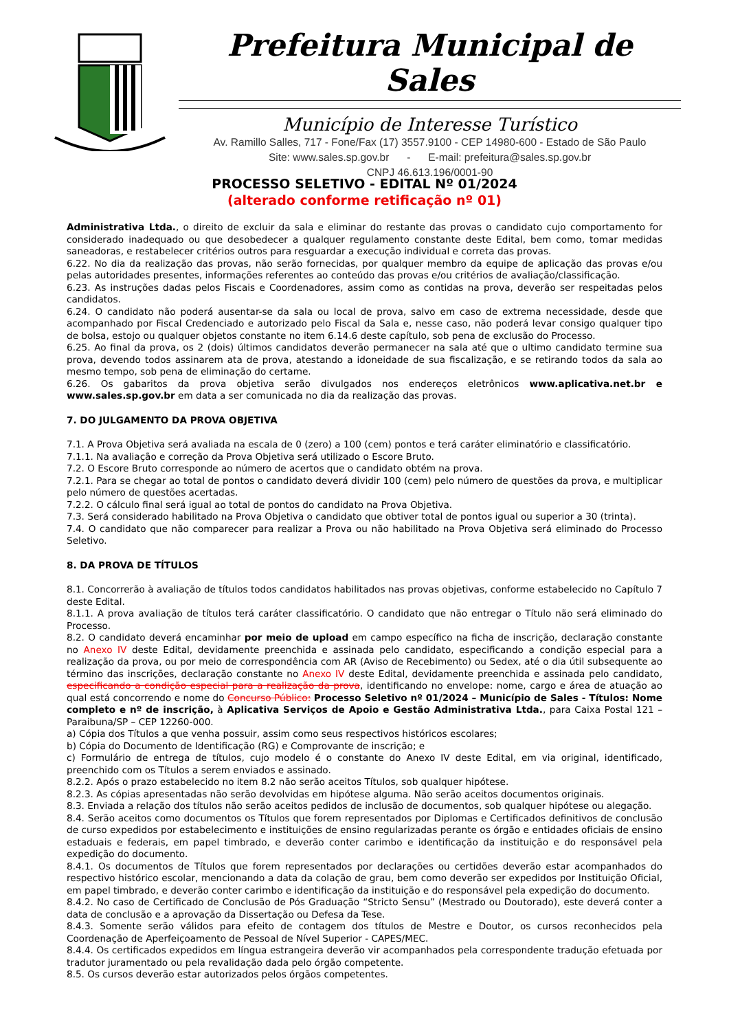Prefeitura Municipal de Sales
Município de Interesse Turístico
Av. Ramillo Salles, 717 - Fone/Fax (17) 3557.9100 - CEP 14980-600 - Estado de São Paulo
Site: www.sales.sp.gov.br - E-mail: prefeitura@sales.sp.gov.br
CNPJ 46.613.196/0001-90
PROCESSO SELETIVO - EDITAL Nº 01/2024
(alterado conforme retificação nº 01)
Administrativa Ltda., o direito de excluir da sala e eliminar do restante das provas o candidato cujo comportamento for considerado inadequado ou que desobedecer a qualquer regulamento constante deste Edital, bem como, tomar medidas saneadoras, e restabelecer critérios outros para resguardar a execução individual e correta das provas.
6.22. No dia da realização das provas, não serão fornecidas, por qualquer membro da equipe de aplicação das provas e/ou pelas autoridades presentes, informações referentes ao conteúdo das provas e/ou critérios de avaliação/classificação.
6.23. As instruções dadas pelos Fiscais e Coordenadores, assim como as contidas na prova, deverão ser respeitadas pelos candidatos.
6.24. O candidato não poderá ausentar-se da sala ou local de prova, salvo em caso de extrema necessidade, desde que acompanhado por Fiscal Credenciado e autorizado pelo Fiscal da Sala e, nesse caso, não poderá levar consigo qualquer tipo de bolsa, estojo ou qualquer objetos constante no item 6.14.6 deste capítulo, sob pena de exclusão do Processo.
6.25. Ao final da prova, os 2 (dois) últimos candidatos deverão permanecer na sala até que o ultimo candidato termine sua prova, devendo todos assinarem ata de prova, atestando a idoneidade de sua fiscalização, e se retirando todos da sala ao mesmo tempo, sob pena de eliminação do certame.
6.26. Os gabaritos da prova objetiva serão divulgados nos endereços eletrônicos www.aplicativa.net.br e www.sales.sp.gov.br em data a ser comunicada no dia da realização das provas.
7. DO JULGAMENTO DA PROVA OBJETIVA
7.1. A Prova Objetiva será avaliada na escala de 0 (zero) a 100 (cem) pontos e terá caráter eliminatório e classificatório.
7.1.1. Na avaliação e correção da Prova Objetiva será utilizado o Escore Bruto.
7.2. O Escore Bruto corresponde ao número de acertos que o candidato obtém na prova.
7.2.1. Para se chegar ao total de pontos o candidato deverá dividir 100 (cem) pelo número de questões da prova, e multiplicar pelo número de questões acertadas.
7.2.2. O cálculo final será igual ao total de pontos do candidato na Prova Objetiva.
7.3. Será considerado habilitado na Prova Objetiva o candidato que obtiver total de pontos igual ou superior a 30 (trinta).
7.4. O candidato que não comparecer para realizar a Prova ou não habilitado na Prova Objetiva será eliminado do Processo Seletivo.
8. DA PROVA DE TÍTULOS
8.1. Concorrerão à avaliação de títulos todos candidatos habilitados nas provas objetivas, conforme estabelecido no Capítulo 7 deste Edital.
8.1.1. A prova avaliação de títulos terá caráter classificatório. O candidato que não entregar o Título não será eliminado do Processo.
8.2. O candidato deverá encaminhar por meio de upload em campo específico na ficha de inscrição, declaração constante no Anexo IV deste Edital, devidamente preenchida e assinada pelo candidato, especificando a condição especial para a realização da prova, ou por meio de correspondência com AR (Aviso de Recebimento) ou Sedex, até o dia útil subsequente ao término das inscrições, declaração constante no Anexo IV deste Edital, devidamente preenchida e assinada pelo candidato, especificando a condição especial para a realização da prova, identificando no envelope: nome, cargo e área de atuação ao qual está concorrendo e nome do Concurso Público: Processo Seletivo nº 01/2024 – Município de Sales - Títulos: Nome completo e nº de inscrição, à Aplicativa Serviços de Apoio e Gestão Administrativa Ltda., para Caixa Postal 121 – Paraibuna/SP – CEP 12260-000.
a) Cópia dos Títulos a que venha possuir, assim como seus respectivos históricos escolares;
b) Cópia do Documento de Identificação (RG) e Comprovante de inscrição; e
c) Formulário de entrega de títulos, cujo modelo é o constante do Anexo IV deste Edital, em via original, identificado, preenchido com os Títulos a serem enviados e assinado.
8.2.2. Após o prazo estabelecido no item 8.2 não serão aceitos Títulos, sob qualquer hipótese.
8.2.3. As cópias apresentadas não serão devolvidas em hipótese alguma. Não serão aceitos documentos originais.
8.3. Enviada a relação dos títulos não serão aceitos pedidos de inclusão de documentos, sob qualquer hipótese ou alegação.
8.4. Serão aceitos como documentos os Títulos que forem representados por Diplomas e Certificados definitivos de conclusão de curso expedidos por estabelecimento e instituições de ensino regularizadas perante os órgão e entidades oficiais de ensino estaduais e federais, em papel timbrado, e deverão conter carimbo e identificação da instituição e do responsável pela expedição do documento.
8.4.1. Os documentos de Títulos que forem representados por declarações ou certidões deverão estar acompanhados do respectivo histórico escolar, mencionando a data da colação de grau, bem como deverão ser expedidos por Instituição Oficial, em papel timbrado, e deverão conter carimbo e identificação da instituição e do responsável pela expedição do documento.
8.4.2. No caso de Certificado de Conclusão de Pós Graduação “Stricto Sensu” (Mestrado ou Doutorado), este deverá conter a data de conclusão e a aprovação da Dissertação ou Defesa da Tese.
8.4.3. Somente serão válidos para efeito de contagem dos títulos de Mestre e Doutor, os cursos reconhecidos pela Coordenação de Aperfeiçoamento de Pessoal de Nível Superior - CAPES/MEC.
8.4.4. Os certificados expedidos em língua estrangeira deverão vir acompanhados pela correspondente tradução efetuada por tradutor juramentado ou pela revalidação dada pelo órgão competente.
8.5. Os cursos deverão estar autorizados pelos órgãos competentes.